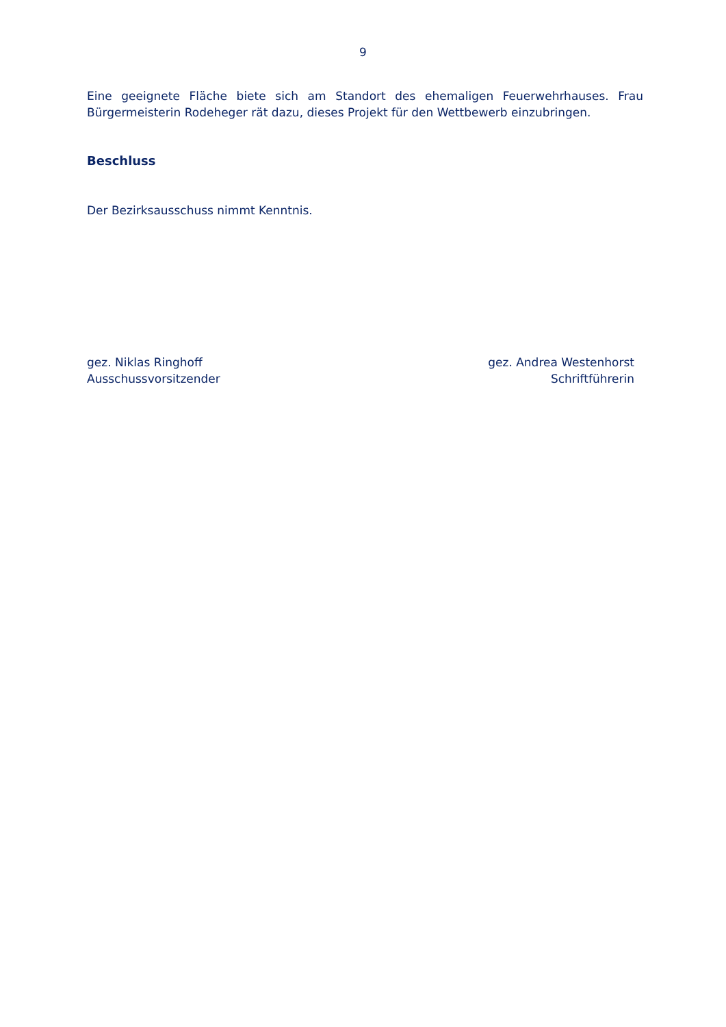9
Eine geeignete Fläche biete sich am Standort des ehemaligen Feuerwehrhauses. Frau Bürgermeisterin Rodeheger rät dazu, dieses Projekt für den Wettbewerb einzubringen.
Beschluss
Der Bezirksausschuss nimmt Kenntnis.
gez. Niklas Ringhoff
Ausschussvorsitzender
gez. Andrea Westenhorst
Schriftführerin